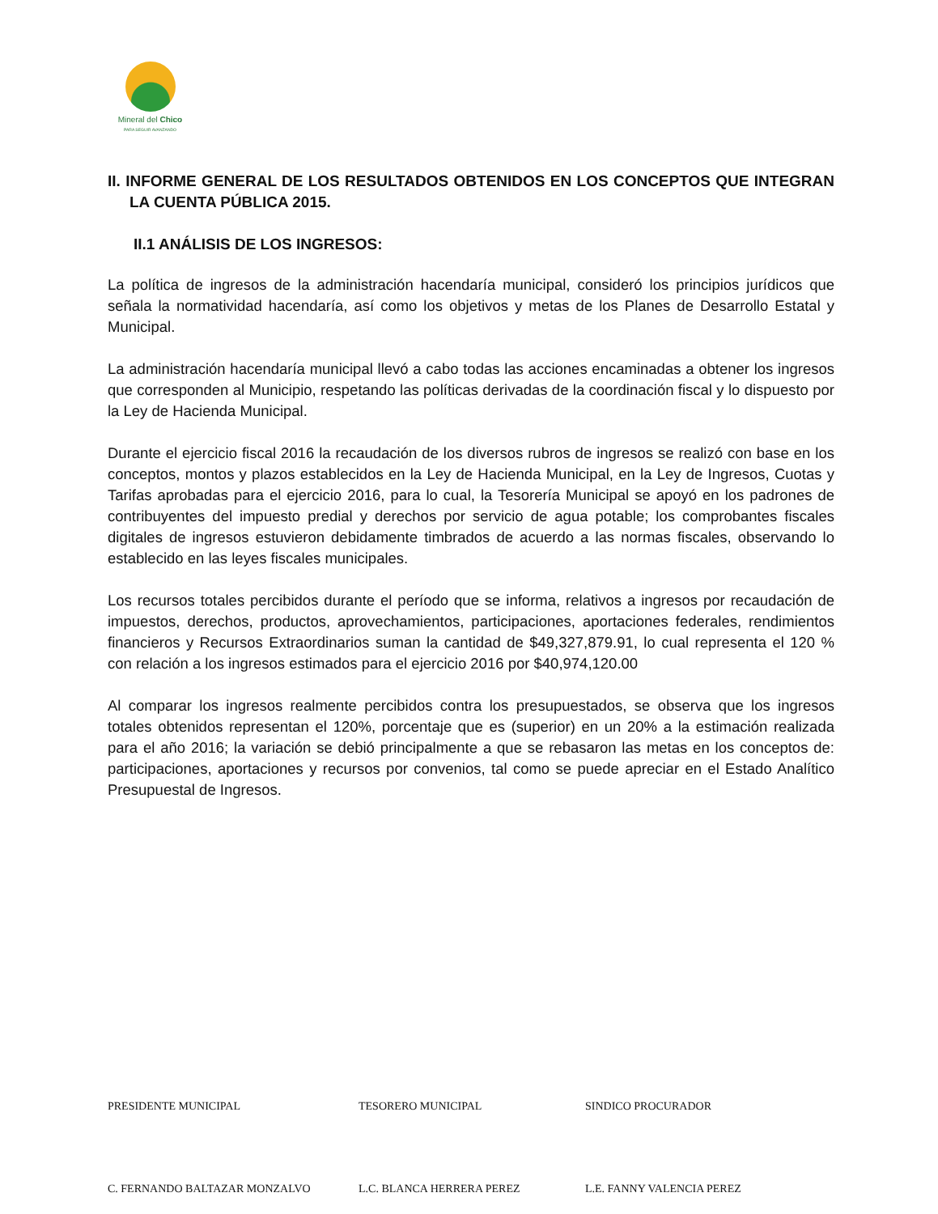Mineral del Chico
PARA SEGUIR AVANZANDO
II. INFORME GENERAL DE LOS RESULTADOS OBTENIDOS EN LOS CONCEPTOS QUE INTEGRAN LA CUENTA PÚBLICA 2015.
II.1 ANÁLISIS DE LOS INGRESOS:
La política de ingresos de la administración hacendaría municipal, consideró los principios jurídicos que señala la normatividad hacendaría, así como los objetivos y metas de los Planes de Desarrollo Estatal y Municipal.
La administración hacendaría municipal llevó a cabo todas las acciones encaminadas a obtener los ingresos que corresponden al Municipio, respetando las políticas derivadas de la coordinación fiscal y lo dispuesto por la Ley de Hacienda Municipal.
Durante el ejercicio fiscal 2016 la recaudación de los diversos rubros de ingresos se realizó con base en los conceptos, montos y plazos establecidos en la Ley de Hacienda Municipal, en la Ley de Ingresos, Cuotas y Tarifas aprobadas para el ejercicio 2016, para lo cual, la Tesorería Municipal se apoyó en los padrones de contribuyentes del impuesto predial y derechos por servicio de agua potable; los comprobantes fiscales digitales de ingresos estuvieron debidamente timbrados de acuerdo a las normas fiscales, observando lo establecido en las leyes fiscales municipales.
Los recursos totales percibidos durante el período que se informa, relativos a ingresos por recaudación de impuestos, derechos, productos, aprovechamientos, participaciones, aportaciones federales, rendimientos financieros y Recursos Extraordinarios suman la cantidad de $49,327,879.91, lo cual representa el 120 % con relación a los ingresos estimados para el ejercicio 2016 por $40,974,120.00
Al comparar los ingresos realmente percibidos contra los presupuestados, se observa que los ingresos totales obtenidos representan el 120%, porcentaje que es (superior) en un 20% a la estimación realizada para el año 2016; la variación se debió principalmente a que se rebasaron las metas en los conceptos de: participaciones, aportaciones y recursos por convenios, tal como se puede apreciar en el Estado Analítico Presupuestal de Ingresos.
PRESIDENTE MUNICIPAL TESORERO MUNICIPAL SINDICO PROCURADOR
C. FERNANDO BALTAZAR MONZALVO L.C. BLANCA HERRERA PEREZ L.E. FANNY VALENCIA PEREZ